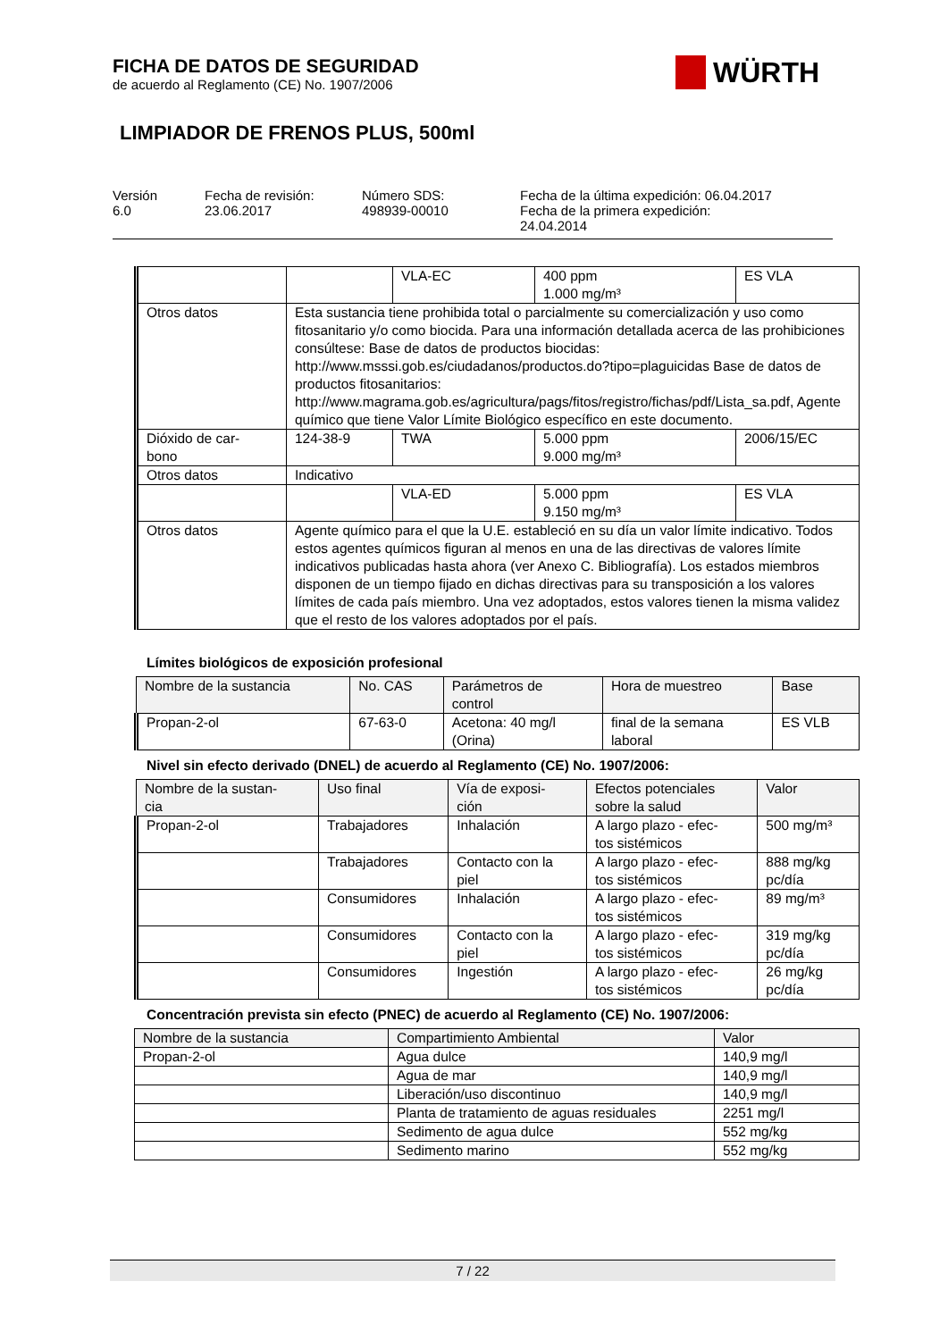FICHA DE DATOS DE SEGURIDAD
de acuerdo al Reglamento (CE) No. 1907/2006
WÜRTH
LIMPIADOR DE FRENOS PLUS, 500ml
Versión
6.0
Fecha de revisión:
23.06.2017
Número SDS:
498939-00010
Fecha de la última expedición: 06.04.2017
Fecha de la primera expedición:
24.04.2014
| | | VLA-EC | 400 ppm 1.000 mg/m³ | ES VLA |
| Otros datos | Esta sustancia tiene prohibida total o parcialmente su comercialización y uso como fitosanitario y/o como biocida. Para una información detallada acerca de las prohibiciones consúltese: Base de datos de productos biocidas: http://www.msssi.gob.es/ciudadanos/productos.do?tipo=plaguicidas Base de datos de productos fitosanitarios: http://www.magrama.gob.es/agricultura/pags/fitos/registro/fichas/pdf/Lista_sa.pdf, Agente químico que tiene Valor Límite Biológico específico en este documento. | | | |
| Dióxido de car- bono | 124-38-9 | TWA | 5.000 ppm 9.000 mg/m³ | 2006/15/EC |
| Otros datos | Indicativo | | | |
| | | VLA-ED | 5.000 ppm 9.150 mg/m³ | ES VLA |
| Otros datos | Agente químico para el que la U.E. estableció en su día un valor límite indicativo. Todos estos agentes químicos figuran al menos en una de las directivas de valores límite indicativos publicadas hasta ahora (ver Anexo C. Bibliografía). Los estados miembros disponen de un tiempo fijado en dichas directivas para su transposición a los valores límites de cada país miembro. Una vez adoptados, estos valores tienen la misma validez que el resto de los valores adoptados por el país. | | | |
Límites biológicos de exposición profesional
| Nombre de la sustancia | No. CAS | Parámetros de control | Hora de muestreo | Base |
| --- | --- | --- | --- | --- |
| Propan-2-ol | 67-63-0 | Acetona: 40 mg/l (Orina) | final de la semana laboral | ES VLB |
Nivel sin efecto derivado (DNEL) de acuerdo al Reglamento (CE) No. 1907/2006:
| Nombre de la sustan- cia | Uso final | Vía de exposi- ción | Efectos potenciales sobre la salud | Valor |
| --- | --- | --- | --- | --- |
| Propan-2-ol | Trabajadores | Inhalación | A largo plazo - efec- tos sistémicos | 500 mg/m³ |
| | Trabajadores | Contacto con la piel | A largo plazo - efec- tos sistémicos | 888 mg/kg pc/día |
| | Consumidores | Inhalación | A largo plazo - efec- tos sistémicos | 89 mg/m³ |
| | Consumidores | Contacto con la piel | A largo plazo - efec- tos sistémicos | 319 mg/kg pc/día |
| | Consumidores | Ingestión | A largo plazo - efec- tos sistémicos | 26 mg/kg pc/día |
Concentración prevista sin efecto (PNEC) de acuerdo al Reglamento (CE) No. 1907/2006:
| Nombre de la sustancia | Compartimiento Ambiental | Valor |
| --- | --- | --- |
| Propan-2-ol | Agua dulce | 140,9 mg/l |
| | Agua de mar | 140,9 mg/l |
| | Liberación/uso discontinuo | 140,9 mg/l |
| | Planta de tratamiento de aguas residuales | 2251 mg/l |
| | Sedimento de agua dulce | 552 mg/kg |
| | Sedimento marino | 552 mg/kg |
7 / 22